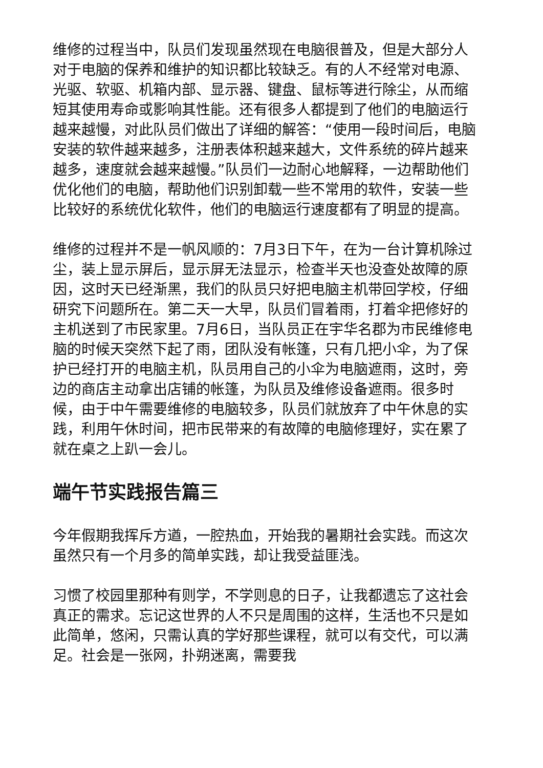维修的过程当中，队员们发现虽然现在电脑很普及，但是大部分人对于电脑的保养和维护的知识都比较缺乏。有的人不经常对电源、光驱、软驱、机箱内部、显示器、键盘、鼠标等进行除尘，从而缩短其使用寿命或影响其性能。还有很多人都提到了他们的电脑运行越来越慢，对此队员们做出了详细的解答：“使用一段时间后，电脑安装的软件越来越多，注册表体积越来越大，文件系统的碎片越来越多，速度就会越来越慢。”队员们一边耐心地解释，一边帮助他们优化他们的电脑，帮助他们识别卸载一些不常用的软件，安装一些比较好的系统优化软件，他们的电脑运行速度都有了明显的提高。
维修的过程并不是一帆风顺的：7月3日下午，在为一台计算机除过尘，装上显示屏后，显示屏无法显示，检查半天也没查处故障的原因，这时天已经渐黑，我们的队员只好把电脑主机带回学校，仔细研究下问题所在。第二天一大早，队员们冒着雨，打着伞把修好的主机送到了市民家里。7月6日，当队员正在宇华名郡为市民维修电脑的时候天突然下起了雨，团队没有帐篷，只有几把小伞，为了保护已经打开的电脑主机，队员用自己的小伞为电脑遮雨，这时，旁边的商店主动拿出店铺的帐篷，为队员及维修设备遮雨。很多时候，由于中午需要维修的电脑较多，队员们就放弃了中午休息的实践，利用午休时间，把市民带来的有故障的电脑修理好，实在累了就在桌之上趴一会儿。
端午节实践报告篇三
今年假期我挥斥方遒，一腔热血，开始我的暑期社会实践。而这次虽然只有一个月多的简单实践，却让我受益匪浅。
习惯了校园里那种有则学，不学则息的日子，让我都遗忘了这社会真正的需求。忘记这世界的人不只是周围的这样，生活也不只是如此简单，悠闲，只需认真的学好那些课程，就可以有交代，可以满足。社会是一张网，扑朔迷离，需要我